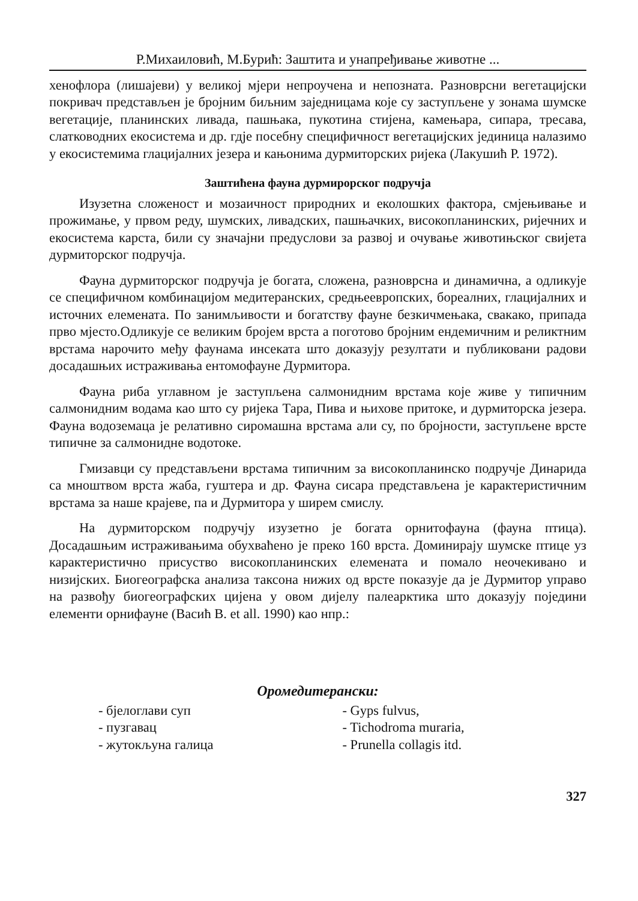Р.Михаиловић, М.Бурић: Заштита и унапређивање животне ...
хенофлора (лишајеви) у великој мјери непроучена и непозната. Разноврсни вегетацијски покривач представљен је бројним биљним заједницама које су заступљене у зонама шумске вегетације, планинских ливада, пашњака, пукотина стијена, камењара, сипара, тресава, слатководних екосистема и др. гдје посебну специфичност вегетацијских јединица налазимо у екосистемима глацијалних језера и кањонима дурмиторских ријека (Лакушић Р. 1972).
Заштићена фауна дурмирорског подручја
Изузетна сложеност и мозаичност природних и еколошких фактора, смјењивање и прожимање, у првом реду, шумских, ливадских, пашњачких, високопланинских, ријечних и екосистема карста, били су значајни предуслови за развој и очување животињског свијета дурмиторског подручја.
Фауна дурмиторског подручја је богата, сложена, разноврсна и динамична, а одликује се специфичном комбинацијом медитеранских, средњеевропских, бореалних, глацијалних и источних елемената. По занимљивости и богатству фауне безкичмењака, свакако, припада прво мјесто.Одликује се великим бројем врста а поготово бројним ендемичним и реликтним врстама нарочито међу фаунама инсеката што доказују резултати и публиковани радови досадашњих истраживања ентомофауне Дурмитора.
Фауна риба углавном је заступљена салмонидним врстама које живе у типичним салмонидним водама као што су ријека Тара, Пива и њихове притоке, и дурмиторска језера. Фауна водоземаца је релативно сиромашна врстама али су, по бројности, заступљене врсте типичне за салмонидне водотоке.
Гмизавци су представљени врстама типичним за високопланинско подручје Динарида са мноштвом врста жаба, гуштера и др. Фауна сисара представљена је карактеристичним врстама за наше крајеве, па и Дурмитора у ширем смислу.
На дурмиторском подручју изузетно је богата орнитофауна (фауна птица). Досадашњим истраживањима обухваћено је преко 160 врста. Доминирају шумске птице уз карактеристично присуство високопланинских елемената и помало неочекивано и низијских. Биогеографска анализа таксона нижих од врсте показује да је Дурмитор управо на развођу биогеографских цијена у овом дијелу палеарктика што доказују поједини елементи орнифауне (Васић В. et all. 1990) као нпр.:
Оромедитерански:
- бјелоглави суп - Gyps fulvus,
- пузгавац - Tichodroma muraria,
- жутокљуна галица - Prunella collagis itd.
327